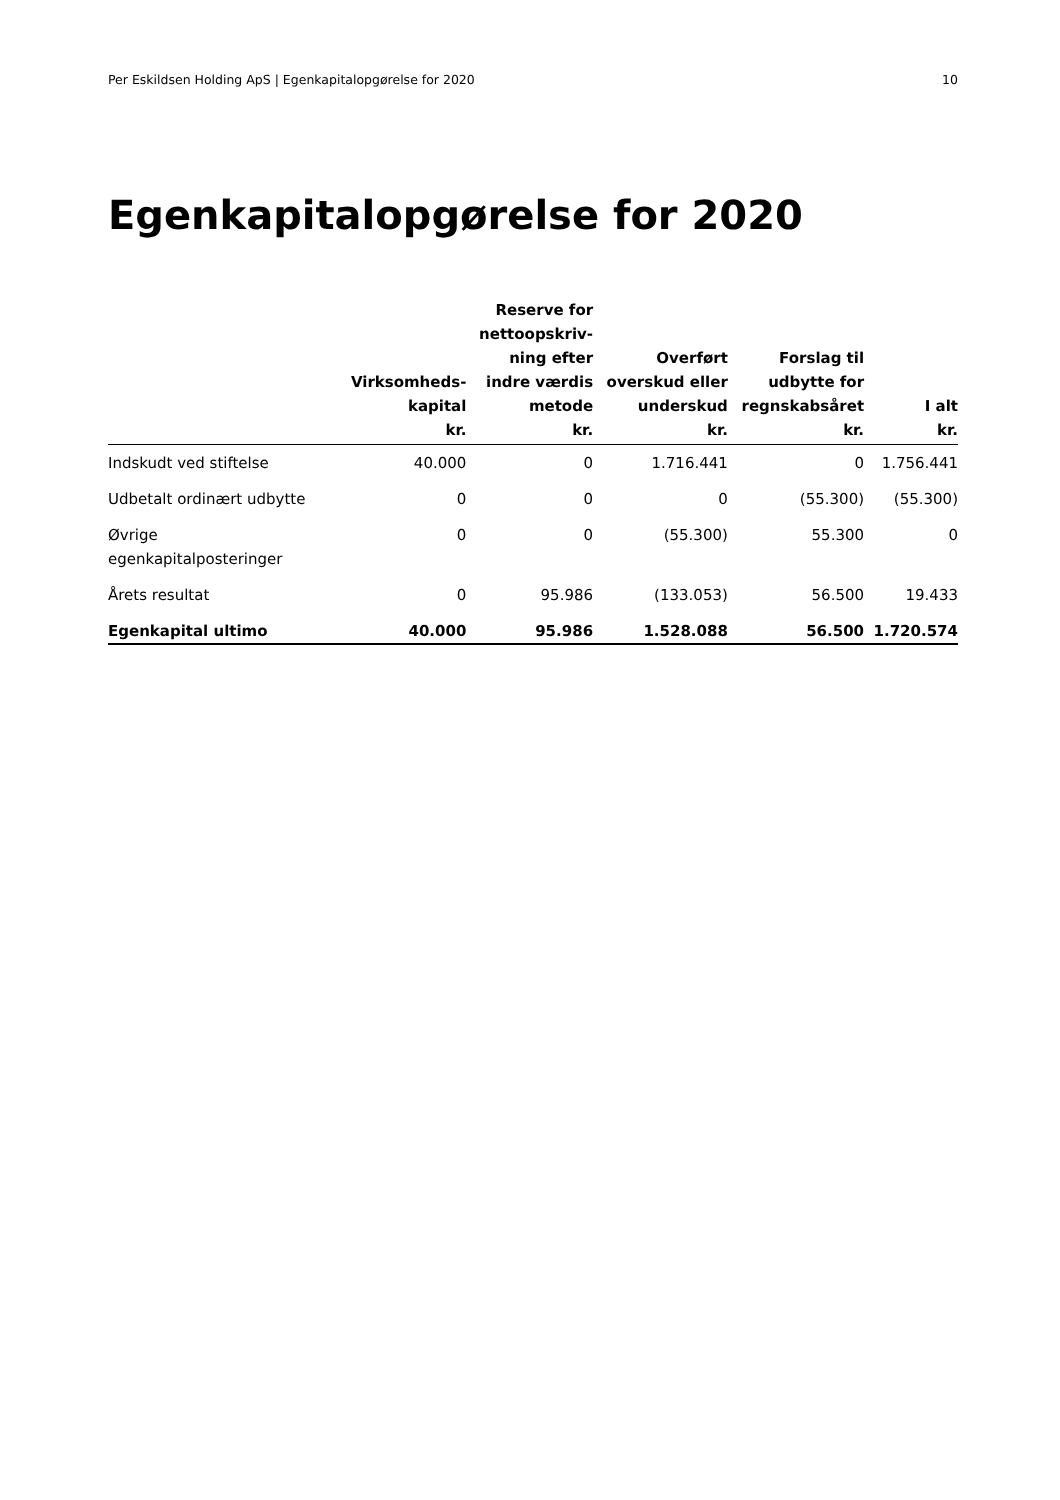Per Eskildsen Holding ApS | Egenkapitalopgørelse for 2020 10
Egenkapitalopgørelse for 2020
| | Virksomheds- kapital kr. | Reserve for nettoopskriv- ning efter indre værdis metode kr. | Overført overskud eller underskud kr. | Forslag til udbytte for regnskabsåret kr. | I alt kr. |
| --- | --- | --- | --- | --- | --- |
| Indskudt ved stiftelse | 40.000 | 0 | 1.716.441 | 0 | 1.756.441 |
| Udbetalt ordinært udbytte | 0 | 0 | 0 | (55.300) | (55.300) |
| Øvrige egenkapitalposteringer | 0 | 0 | (55.300) | 55.300 | 0 |
| Årets resultat | 0 | 95.986 | (133.053) | 56.500 | 19.433 |
| Egenkapital ultimo | 40.000 | 95.986 | 1.528.088 | 56.500 | 1.720.574 |